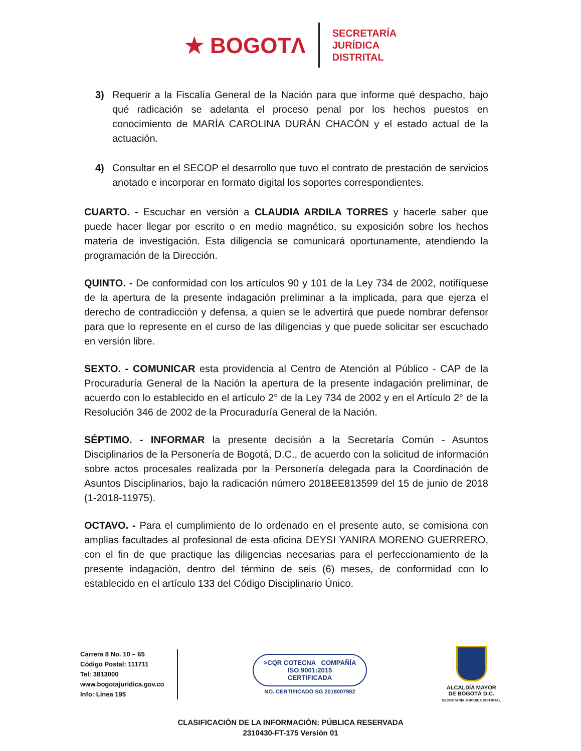★ BOGOTΛ
SECRETARÍA
JURÍDICA
DISTRITAL
3) Requerir a la Fiscalía General de la Nación para que informe qué despacho, bajo qué radicación se adelanta el proceso penal por los hechos puestos en conocimiento de MARÍA CAROLINA DURÁN CHACÓN y el estado actual de la actuación.
4) Consultar en el SECOP el desarrollo que tuvo el contrato de prestación de servicios anotado e incorporar en formato digital los soportes correspondientes.
CUARTO. - Escuchar en versión a CLAUDIA ARDILA TORRES y hacerle saber que puede hacer llegar por escrito o en medio magnético, su exposición sobre los hechos materia de investigación. Esta diligencia se comunicará oportunamente, atendiendo la programación de la Dirección.
QUINTO. - De conformidad con los artículos 90 y 101 de la Ley 734 de 2002, notifíquese de la apertura de la presente indagación preliminar a la implicada, para que ejerza el derecho de contradicción y defensa, a quien se le advertirá que puede nombrar defensor para que lo represente en el curso de las diligencias y que puede solicitar ser escuchado en versión libre.
SEXTO. - COMUNICAR esta providencia al Centro de Atención al Público - CAP de la Procuraduría General de la Nación la apertura de la presente indagación preliminar, de acuerdo con lo establecido en el artículo 2° de la Ley 734 de 2002 y en el Artículo 2° de la Resolución 346 de 2002 de la Procuraduría General de la Nación.
SÉPTIMO. - INFORMAR la presente decisión a la Secretaría Común - Asuntos Disciplinarios de la Personería de Bogotá, D.C., de acuerdo con la solicitud de información sobre actos procesales realizada por la Personería delegada para la Coordinación de Asuntos Disciplinarios, bajo la radicación número 2018EE813599 del 15 de junio de 2018 (1-2018-11975).
OCTAVO. - Para el cumplimiento de lo ordenado en el presente auto, se comisiona con amplias facultades al profesional de esta oficina DEYSI YANIRA MORENO GUERRERO, con el fin de que practique las diligencias necesarias para el perfeccionamiento de la presente indagación, dentro del término de seis (6) meses, de conformidad con lo establecido en el artículo 133 del Código Disciplinario Único.
Carrera 8 No. 10 – 65
Código Postal: 111711
Tel: 3813000
www.bogotajuridica.gov.co
Info: Línea 195
>CQR COTECNA COMPAÑÍA
ISO 9001:2015
CERTIFICADA
NO. CERTIFICADO SG 2018007982
ALCALDÍA MAYOR
DE BOGOTÁ D.C.
SECRETARÍA JURÍDICA DISTRITAL
CLASIFICACIÓN DE LA INFORMACIÓN: PÚBLICA RESERVADA
2310430-FT-175 Versión 01